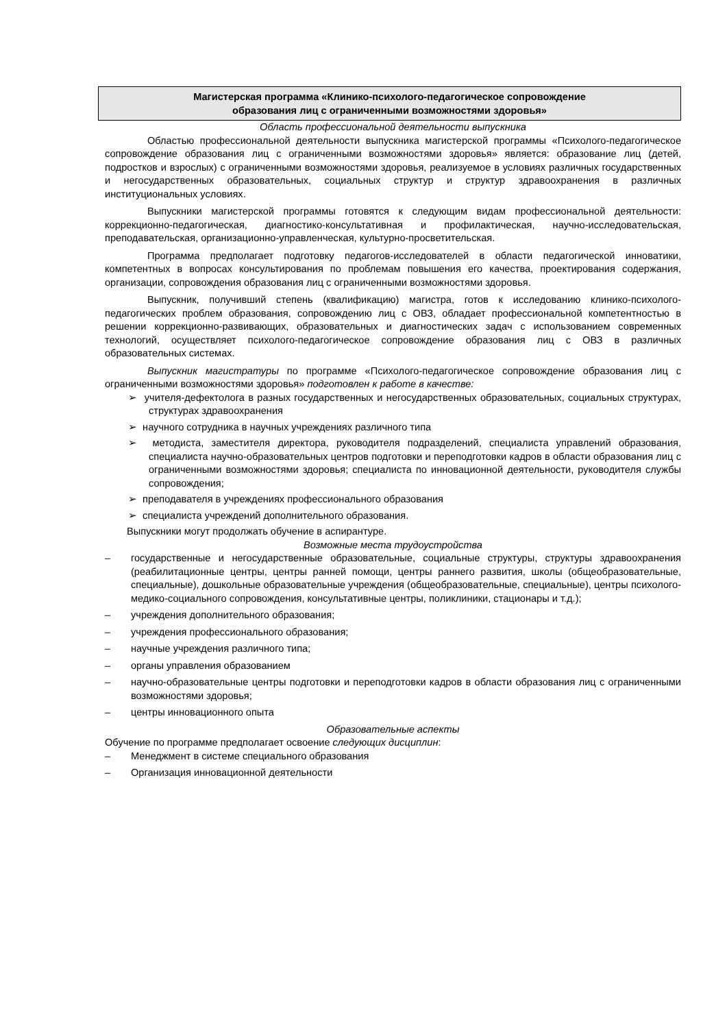Магистерская программа «Клинико-психолого-педагогическое сопровождение
образования лиц с ограниченными возможностями здоровья»
Область профессиональной деятельности выпускника
Областью профессиональной деятельности выпускника магистерской программы «Психолого-педагогическое сопровождение образования лиц с ограниченными возможностями здоровья» является: образование лиц (детей, подростков и взрослых) с ограниченными возможностями здоровья, реализуемое в условиях различных государственных и негосударственных образовательных, социальных структур и структур здравоохранения в различных институциональных условиях.
Выпускники магистерской программы готовятся к следующим видам профессиональной деятельности: коррекционно-педагогическая, диагностико-консультативная и профилактическая, научно-исследовательская, преподавательская, организационно-управленческая, культурно-просветительская.
Программа предполагает подготовку педагогов-исследователей в области педагогической инноватики, компетентных в вопросах консультирования по проблемам повышения его качества, проектирования содержания, организации, сопровождения образования лиц с ограниченными возможностями здоровья.
Выпускник, получивший степень (квалификацию) магистра, готов к исследованию клинико-психолого-педагогических проблем образования, сопровождению лиц с ОВЗ, обладает профессиональной компетентностью в решении коррекционно-развивающих, образовательных и диагностических задач с использованием современных технологий, осуществляет психолого-педагогическое сопровождение образования лиц с ОВЗ в различных образовательных системах.
Выпускник магистратуры по программе «Психолого-педагогическое сопровождение образования лиц с ограниченными возможностями здоровья» подготовлен к работе в качестве:
➢ учителя-дефектолога в разных государственных и негосударственных образовательных, социальных структурах, структурах здравоохранения
➢ научного сотрудника в научных учреждениях различного типа
➢ методиста, заместителя директора, руководителя подразделений, специалиста управлений образования, специалиста научно-образовательных центров подготовки и переподготовки кадров в области образования лиц с ограниченными возможностями здоровья; специалиста по инновационной деятельности, руководителя службы сопровождения;
➢ преподавателя в учреждениях профессионального образования
➢ специалиста учреждений дополнительного образования.
Выпускники могут продолжать обучение в аспирантуре.
Возможные места трудоустройства
– государственные и негосударственные образовательные, социальные структуры, структуры здравоохранения (реабилитационные центры, центры ранней помощи, центры раннего развития, школы (общеобразовательные, специальные), дошкольные образовательные учреждения (общеобразовательные, специальные), центры психолого-медико-социального сопровождения, консультативные центры, поликлиники, стационары и т.д.);
– учреждения дополнительного образования;
– учреждения профессионального образования;
– научные учреждения различного типа;
– органы управления образованием
– научно-образовательные центры подготовки и переподготовки кадров в области образования лиц с ограниченными возможностями здоровья;
– центры инновационного опыта
Образовательные аспекты
Обучение по программе предполагает освоение следующих дисциплин:
– Менеджмент в системе специального образования
– Организация инновационной деятельности